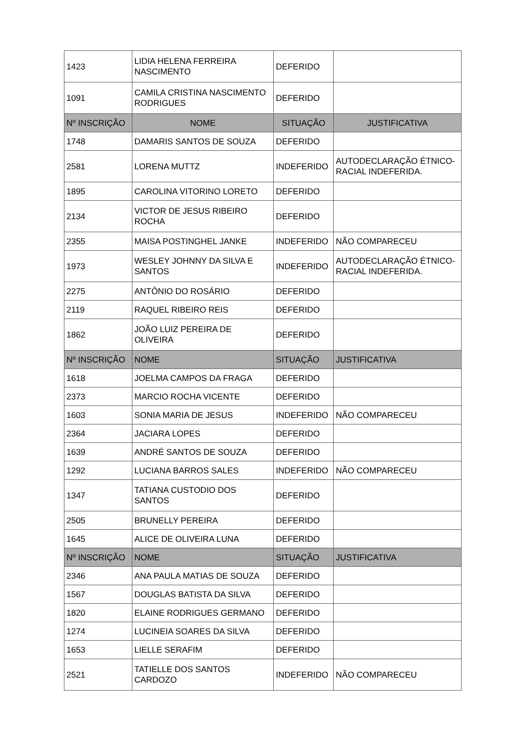| 1423 | LIDIA HELENA FERREIRA NASCIMENTO | DEFERIDO | |
| 1091 | CAMILA CRISTINA NASCIMENTO RODRIGUES | DEFERIDO | |
| Nº INSCRIÇÃO | NOME | SITUAÇÃO | JUSTIFICATIVA |
| 1748 | DAMARIS SANTOS DE SOUZA | DEFERIDO | |
| 2581 | LORENA MUTTZ | INDEFERIDO | AUTODECLARAÇÃO ÉTNICO-RACIAL INDEFERIDA. |
| 1895 | CAROLINA VITORINO LORETO | DEFERIDO | |
| 2134 | VICTOR DE JESUS RIBEIRO ROCHA | DEFERIDO | |
| 2355 | MAISA POSTINGHEL JANKE | INDEFERIDO | NÃO COMPARECEU |
| 1973 | WESLEY JOHNNY DA SILVA E SANTOS | INDEFERIDO | AUTODECLARAÇÃO ÉTNICO-RACIAL INDEFERIDA. |
| 2275 | ANTÔNIO DO ROSÁRIO | DEFERIDO | |
| 2119 | RAQUEL RIBEIRO REIS | DEFERIDO | |
| 1862 | JOÃO LUIZ PEREIRA DE OLIVEIRA | DEFERIDO | |
| Nº INSCRIÇÃO | NOME | SITUAÇÃO | JUSTIFICATIVA |
| 1618 | JOELMA CAMPOS DA FRAGA | DEFERIDO | |
| 2373 | MARCIO ROCHA VICENTE | DEFERIDO | |
| 1603 | SONIA MARIA DE JESUS | INDEFERIDO | NÃO COMPARECEU |
| 2364 | JACIARA LOPES | DEFERIDO | |
| 1639 | ANDRÉ SANTOS DE SOUZA | DEFERIDO | |
| 1292 | LUCIANA BARROS SALES | INDEFERIDO | NÃO COMPARECEU |
| 1347 | TATIANA CUSTODIO DOS SANTOS | DEFERIDO | |
| 2505 | BRUNELLY PEREIRA | DEFERIDO | |
| 1645 | ALICE DE OLIVEIRA LUNA | DEFERIDO | |
| Nº INSCRIÇÃO | NOME | SITUAÇÃO | JUSTIFICATIVA |
| 2346 | ANA PAULA MATIAS DE SOUZA | DEFERIDO | |
| 1567 | DOUGLAS BATISTA DA SILVA | DEFERIDO | |
| 1820 | ELAINE RODRIGUES GERMANO | DEFERIDO | |
| 1274 | LUCINEIA SOARES DA SILVA | DEFERIDO | |
| 1653 | LIELLE SERAFIM | DEFERIDO | |
| 2521 | TATIELLE DOS SANTOS CARDOZO | INDEFERIDO | NÃO COMPARECEU |